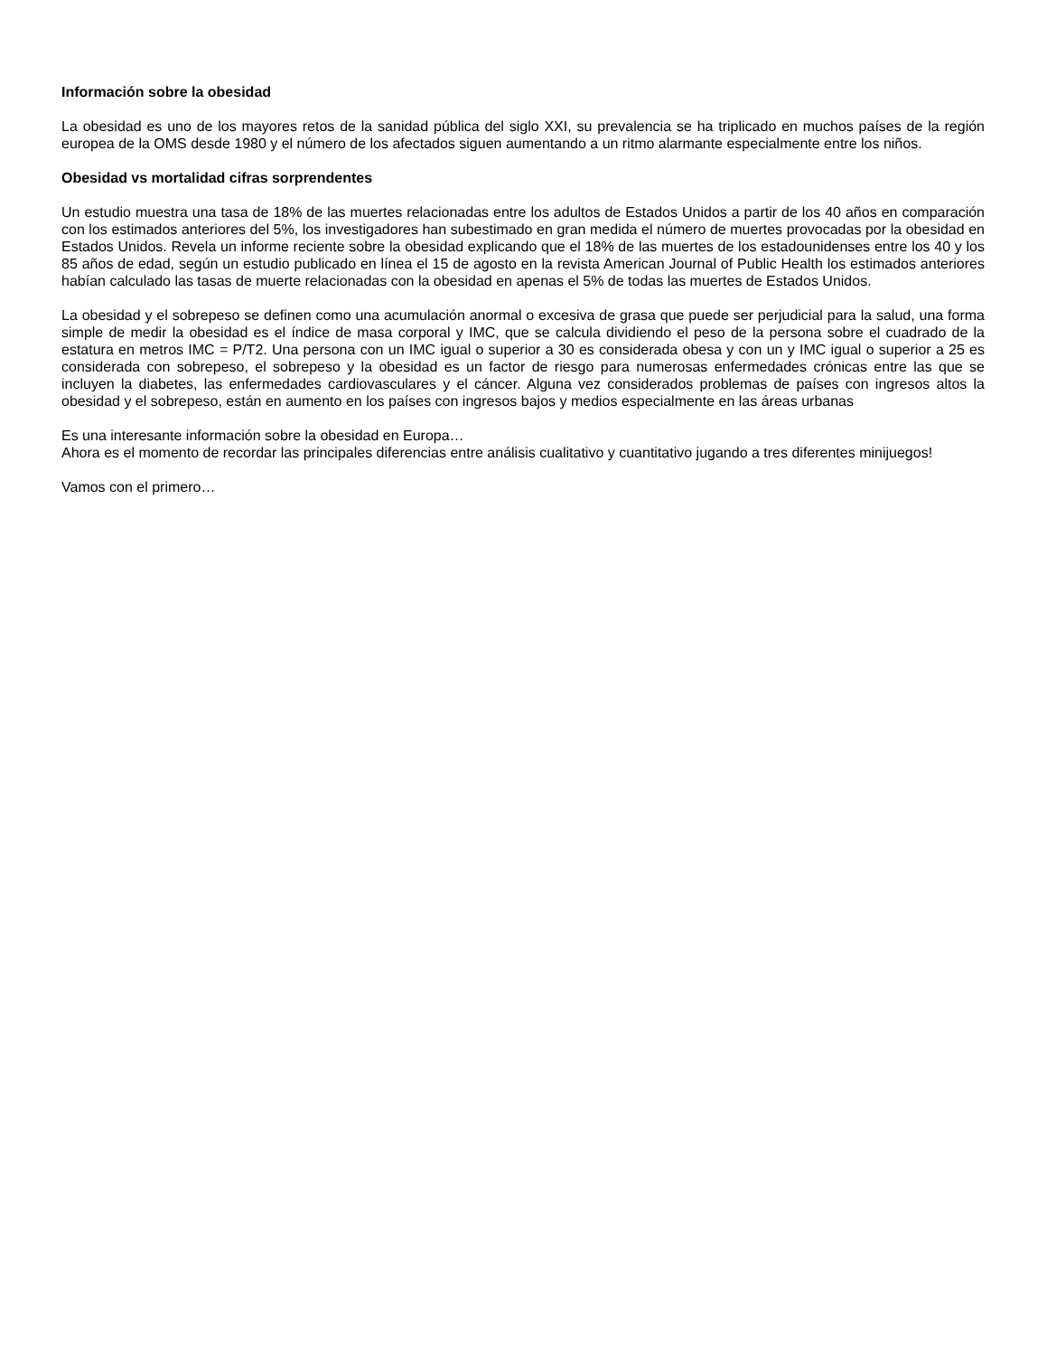Información sobre la obesidad
La obesidad es uno de los mayores retos de la sanidad pública del siglo XXI, su prevalencia se ha triplicado en muchos países de la región europea de la OMS desde 1980 y el número de los afectados siguen aumentando a un ritmo alarmante especialmente entre los niños.
Obesidad vs mortalidad cifras sorprendentes
Un estudio muestra una tasa de 18% de las muertes relacionadas entre los adultos de Estados Unidos a partir de los 40 años en comparación con los estimados anteriores del 5%, los investigadores han subestimado en gran medida el número de muertes provocadas por la obesidad en Estados Unidos. Revela un informe reciente sobre la obesidad explicando que el 18% de las muertes de los estadounidenses entre los 40 y los 85 años de edad, según un estudio publicado en línea el 15 de agosto en la revista American Journal of Public Health los estimados anteriores habían calculado las tasas de muerte relacionadas con la obesidad en apenas el 5% de todas las muertes de Estados Unidos.
La obesidad y el sobrepeso se definen como una acumulación anormal o excesiva de grasa que puede ser perjudicial para la salud, una forma simple de medir la obesidad es el índice de masa corporal y IMC, que se calcula dividiendo el peso de la persona sobre el cuadrado de la estatura en metros IMC = P/T2. Una persona con un IMC igual o superior a 30 es considerada obesa y con un y IMC igual o superior a 25 es considerada con sobrepeso, el sobrepeso y la obesidad es un factor de riesgo para numerosas enfermedades crónicas entre las que se incluyen la diabetes, las enfermedades cardiovasculares y el cáncer. Alguna vez considerados problemas de países con ingresos altos la obesidad y el sobrepeso, están en aumento en los países con ingresos bajos y medios especialmente en las áreas urbanas
Es una interesante información sobre la obesidad en Europa…
Ahora es el momento de recordar las principales diferencias entre análisis cualitativo y cuantitativo jugando a tres diferentes minijuegos!
Vamos con el primero…